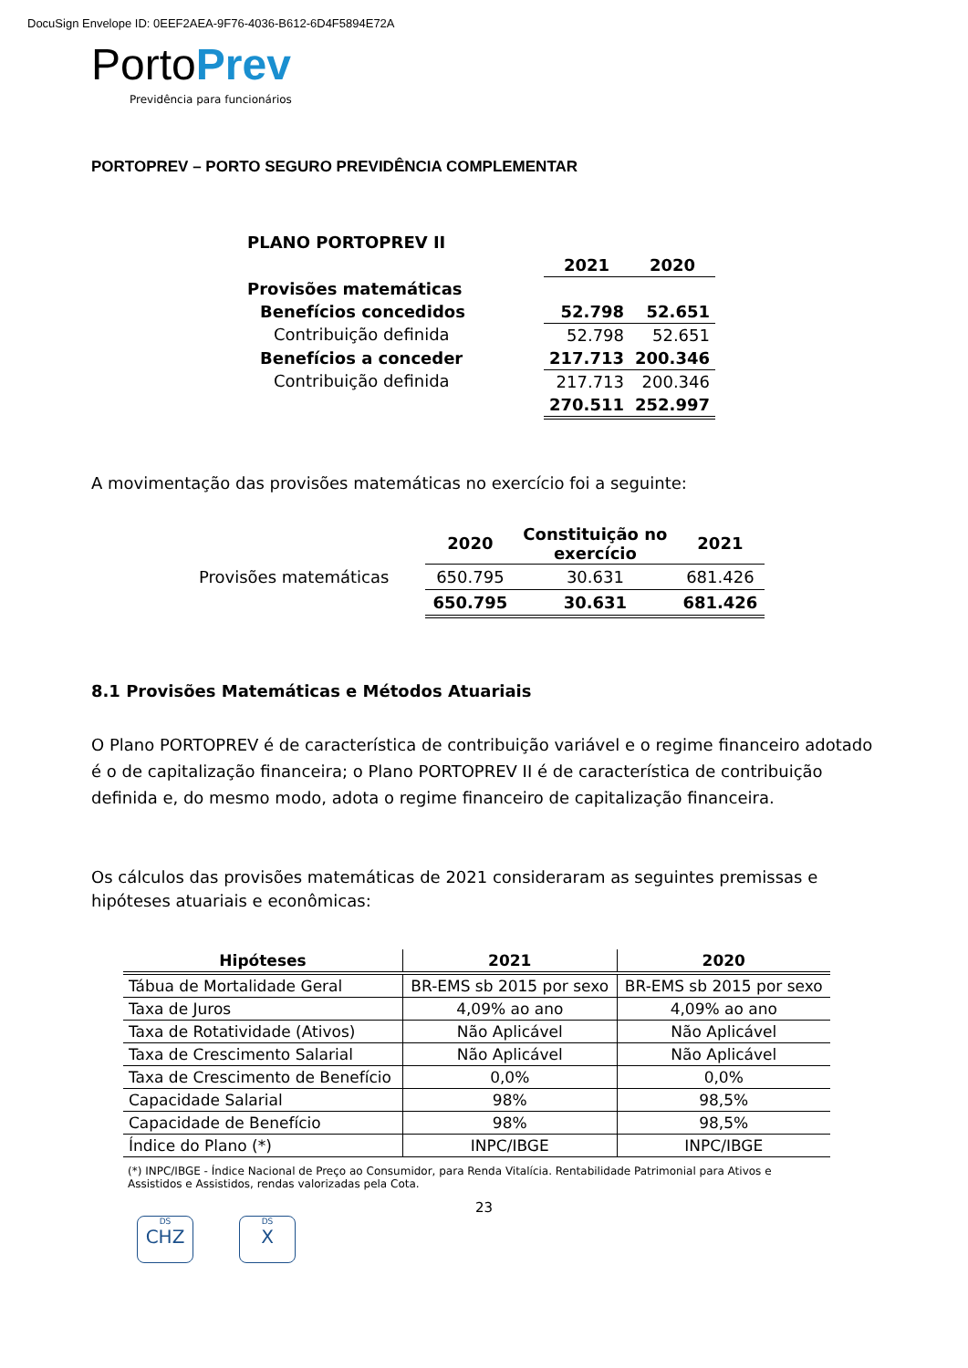DocuSign Envelope ID: 0EEF2AEA-9F76-4036-B612-6D4F5894E72A
PortoPrev
Previdência para funcionários
PORTOPREV – PORTO SEGURO PREVIDÊNCIA COMPLEMENTAR
| PLANO PORTOPREV II | | |
| | 2021 | 2020 |
| Provisões matemáticas | | |
| Benefícios concedidos | 52.798 | 52.651 |
| Contribuição definida | 52.798 | 52.651 |
| Benefícios a conceder | 217.713 | 200.346 |
| Contribuição definida | 217.713 | 200.346 |
| | 270.511 | 252.997 |
A movimentação das provisões matemáticas no exercício foi a seguinte:
| | 2020 | Constituição no exercício | 2021 |
| --- | --- | --- | --- |
| Provisões matemáticas | 650.795 | 30.631 | 681.426 |
| | 650.795 | 30.631 | 681.426 |
8.1 Provisões Matemáticas e Métodos Atuariais
O Plano PORTOPREV é de característica de contribuição variável e o regime financeiro adotado é o de capitalização financeira; o Plano PORTOPREV II é de característica de contribuição definida e, do mesmo modo, adota o regime financeiro de capitalização financeira.
Os cálculos das provisões matemáticas de 2021 consideraram as seguintes premissas e hipóteses atuariais e econômicas:
| Hipóteses | 2021 | 2020 |
| --- | --- | --- |
| Tábua de Mortalidade Geral | BR-EMS sb 2015 por sexo | BR-EMS sb 2015 por sexo |
| Taxa de Juros | 4,09% ao ano | 4,09% ao ano |
| Taxa de Rotatividade (Ativos) | Não Aplicável | Não Aplicável |
| Taxa de Crescimento Salarial | Não Aplicável | Não Aplicável |
| Taxa de Crescimento de Benefício | 0,0% | 0,0% |
| Capacidade Salarial | 98% | 98,5% |
| Capacidade de Benefício | 98% | 98,5% |
| Índice do Plano (*) | INPC/IBGE | INPC/IBGE |
(*) INPC/IBGE - Índice Nacional de Preço ao Consumidor, para Renda Vitalícia. Rentabilidade Patrimonial para Ativos e Assistidos e Assistidos, rendas valorizadas pela Cota.
23
DS
CHZ DS
X